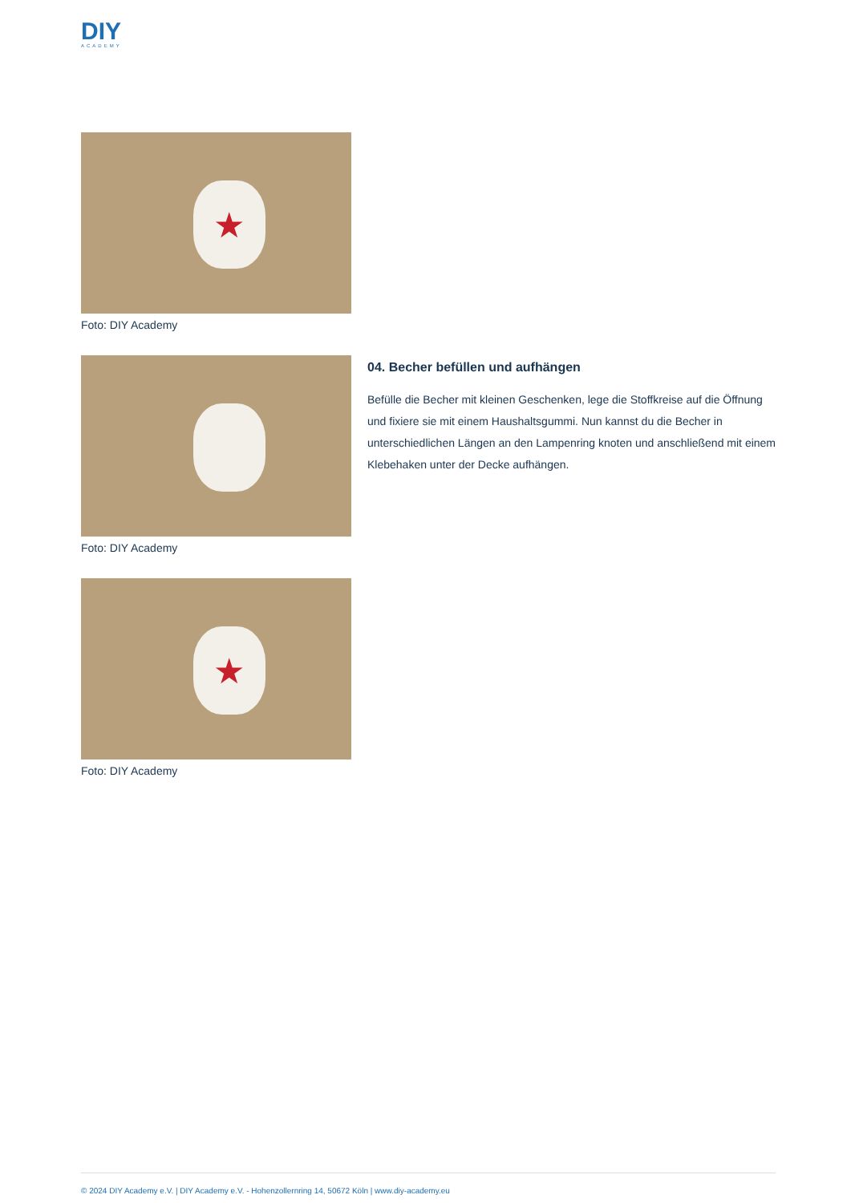DIY
ACADEMY
★
Foto: DIY Academy
Foto: DIY Academy 04. Becher befüllen und aufhängen
Befülle die Becher mit kleinen Geschenken, lege die Stoffkreise auf die Öffnung und fixiere sie mit einem Haushaltsgummi. Nun kannst du die Becher in unterschiedlichen Längen an den Lampenring knoten und anschließend mit einem Klebehaken unter der Decke aufhängen.
★
Foto: DIY Academy
© 2024 DIY Academy e.V. | DIY Academy e.V. - Hohenzollernring 14, 50672 Köln | www.diy-academy.eu